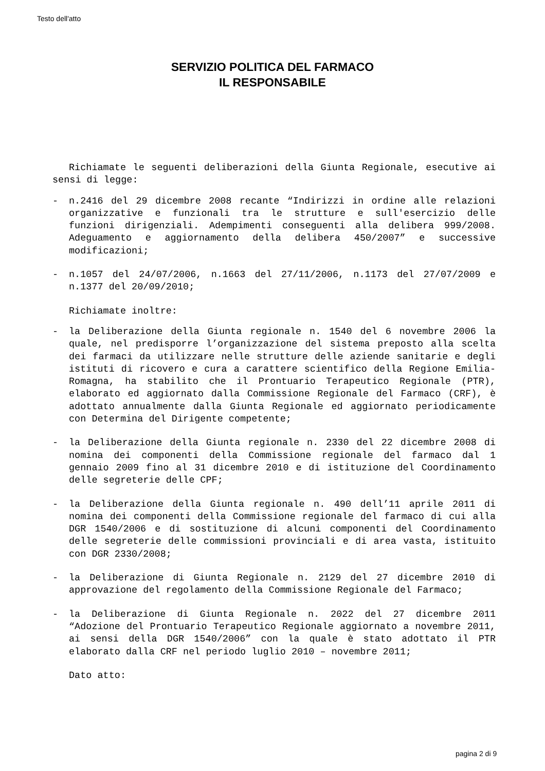Testo dell'atto
SERVIZIO POLITICA DEL FARMACO
IL RESPONSABILE
Richiamate le seguenti deliberazioni della Giunta Regionale, esecutive ai sensi di legge:
- n.2416 del 29 dicembre 2008 recante “Indirizzi in ordine alle relazioni organizzative e funzionali tra le strutture e sull'esercizio delle funzioni dirigenziali. Adempimenti conseguenti alla delibera 999/2008. Adeguamento e aggiornamento della delibera 450/2007” e successive modificazioni;
- n.1057 del 24/07/2006, n.1663 del 27/11/2006, n.1173 del 27/07/2009 e n.1377 del 20/09/2010;
Richiamate inoltre:
- la Deliberazione della Giunta regionale n. 1540 del 6 novembre 2006 la quale, nel predisporre l’organizzazione del sistema preposto alla scelta dei farmaci da utilizzare nelle strutture delle aziende sanitarie e degli istituti di ricovero e cura a carattere scientifico della Regione Emilia-Romagna, ha stabilito che il Prontuario Terapeutico Regionale (PTR), elaborato ed aggiornato dalla Commissione Regionale del Farmaco (CRF), è adottato annualmente dalla Giunta Regionale ed aggiornato periodicamente con Determina del Dirigente competente;
- la Deliberazione della Giunta regionale n. 2330 del 22 dicembre 2008 di nomina dei componenti della Commissione regionale del farmaco dal 1 gennaio 2009 fino al 31 dicembre 2010 e di istituzione del Coordinamento delle segreterie delle CPF;
- la Deliberazione della Giunta regionale n. 490 dell’11 aprile 2011 di nomina dei componenti della Commissione regionale del farmaco di cui alla DGR 1540/2006 e di sostituzione di alcuni componenti del Coordinamento delle segreterie delle commissioni provinciali e di area vasta, istituito con DGR 2330/2008;
- la Deliberazione di Giunta Regionale n. 2129 del 27 dicembre 2010 di approvazione del regolamento della Commissione Regionale del Farmaco;
- la Deliberazione di Giunta Regionale n. 2022 del 27 dicembre 2011 “Adozione del Prontuario Terapeutico Regionale aggiornato a novembre 2011, ai sensi della DGR 1540/2006” con la quale è stato adottato il PTR elaborato dalla CRF nel periodo luglio 2010 – novembre 2011;
Dato atto:
pagina 2 di 9